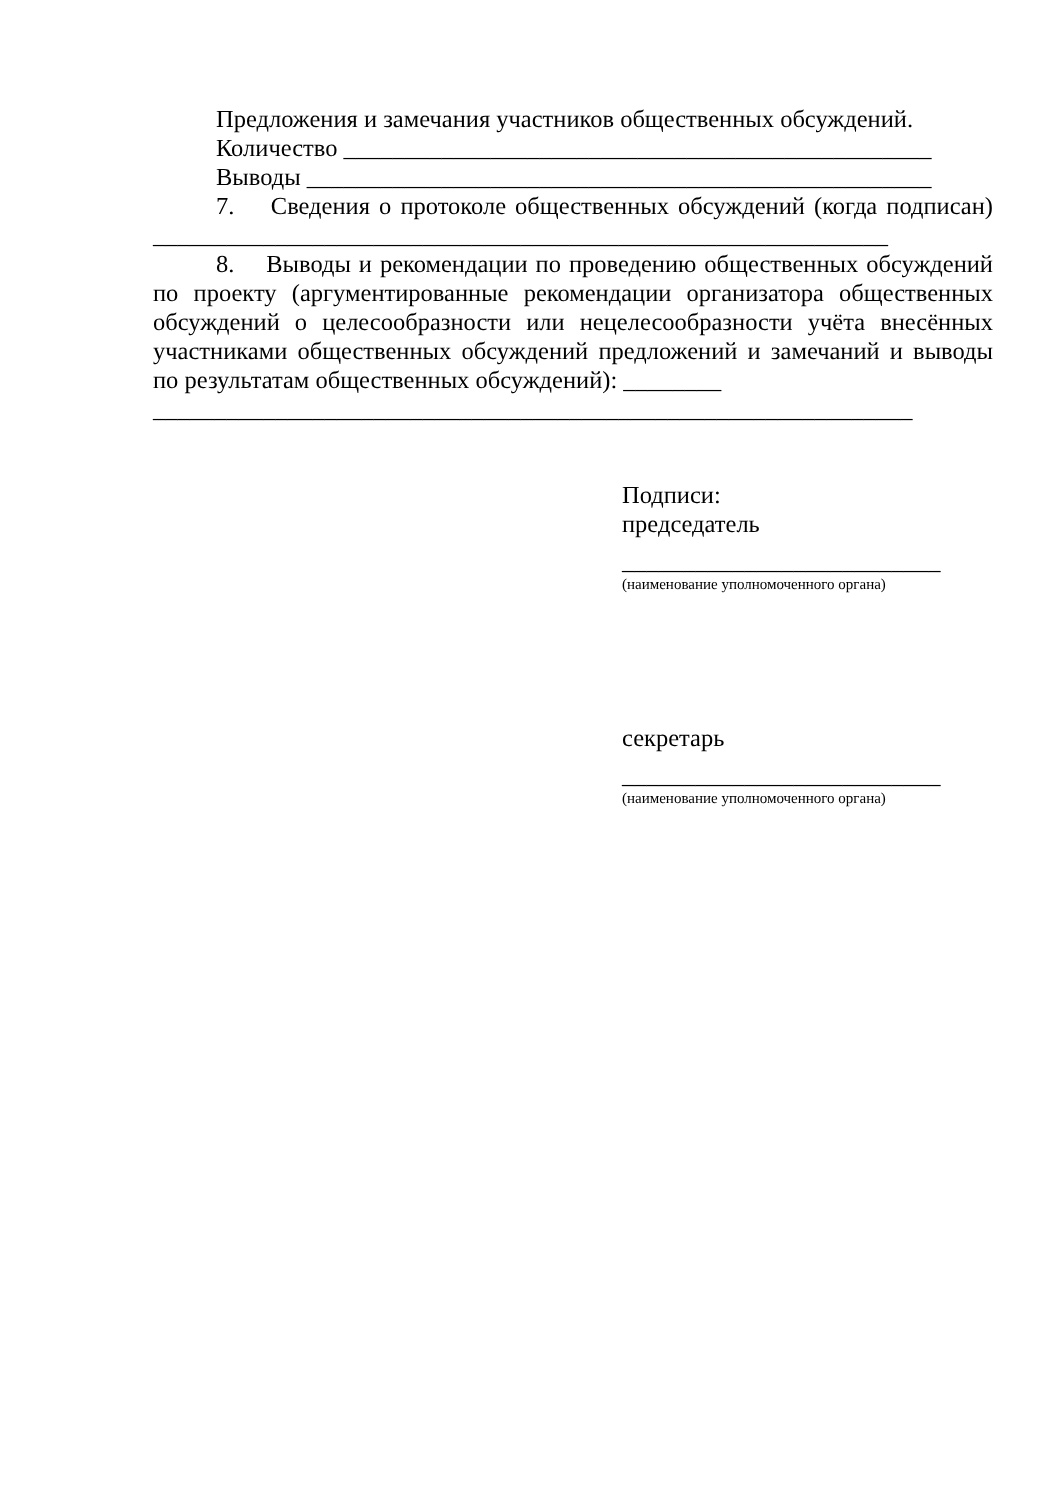Предложения и замечания участников общественных обсуждений.
Количество ________________________________________________
Выводы ___________________________________________________
7. Сведения о протоколе общественных обсуждений (когда подписан) ____________________________________________________________
8. Выводы и рекомендации по проведению общественных обсуждений по проекту (аргументированные рекомендации организатора общественных обсуждений о целесообразности или нецелесообразности учёта внесённых участниками общественных обсуждений предложений и замечаний и выводы по результатам общественных обсуждений): ________
______________________________________________________________
Подписи:
председатель
__________________________
(наименование уполномоченного органа)
секретарь
__________________________
(наименование уполномоченного органа)